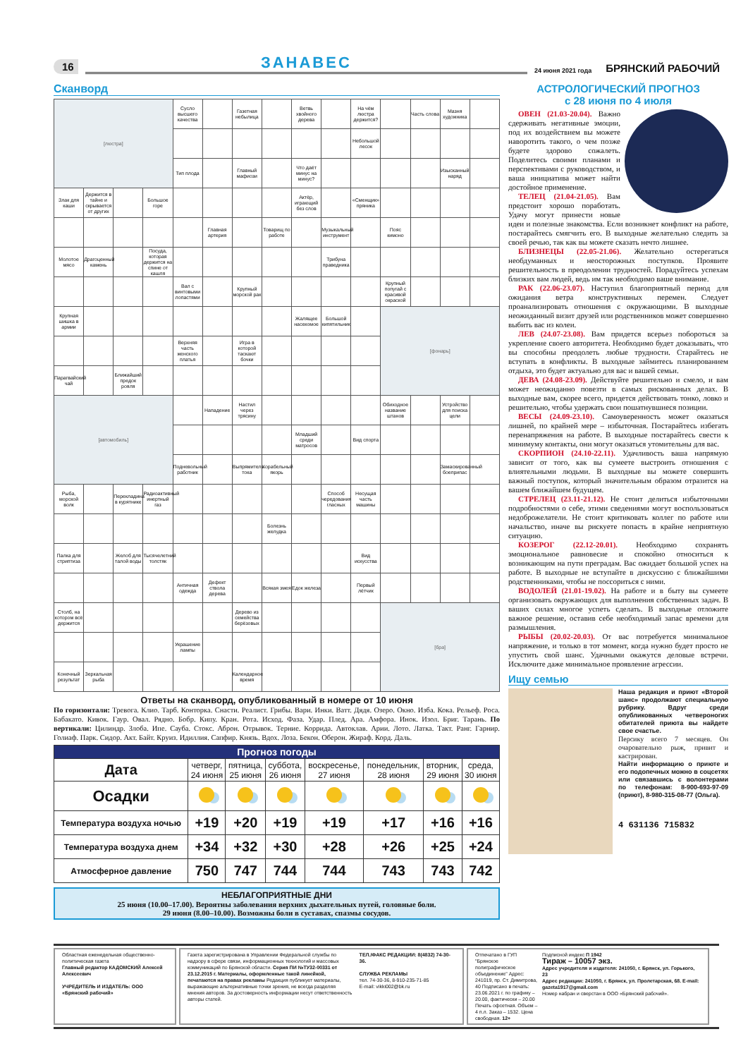16 ЗАНАВЕС 24 июня 2021 года БРЯНСКИЙ РАБОЧИЙ
Сканворд
| [люстра] | | | | Сусло высшего качества | | Газетная небылица | | Ветвь хвойного дерева | | На чём люстра держится? | | Часть слова | Мазня художника | |
| | | | | | | | | | | Небольшой лесок | | | | |
| | | | | Тип плода | | Главный мафиози | | Что даёт минус на минус? | | | | | Изысканный наряд | |
| Злак для каши | Держится в тайне и скрывается от других | | Большое горе | | | | | Актёр, играющий без слов | | «Сменщик» пряника | | | | |
| | | | | | Главная артерия | | Товарищ по работе | | Музыкальный инструмент | | Пояс кимоно | | | |
| Молотое мясо | Драгоценный камень | | Посуда, которая держится на спине от кашля | | | | | | Трибуна праведника | | | | | |
| | | | | Вал с винтовыми лопастями | | Крупный морской рак | | | | | Крупный попугай с красивой окраской | | | |
| Крупная шишка в армии | | | | | | | | Жалящее насекомое | Большой кипятильник | | [фонарь] | | | |
| | | | | Верхняя часть женского платья | | Игра в которой таскают бочки | | | | | | | | |
| Парагвайский чай | | Ближайший предок рояля | | | | | | | | | | | | |
| [автомобиль] | | | | | Нападение | Настил через трясину | | | | | Обиходное название штанов | | Устройство для поиска цели | |
| | | | | | | | | Младший среди матросов | | Вид спорта | | | | |
| | | | | Подневольный работник | | Выпрямитель тока | Корабельный якорь | | | | | | Замаскированный боеприпас | |
| Рыба, морской волк | | Перекладина в курятнике | Радиоактивный инертный газ | | | | | | Способ чередования гласных | Несущая часть машины | | | | |
| | | | | | | | Болезнь желудка | | | | | | | |
| Палка для стриптиза | | Желоб для талой воды | Тысячелетний толстяк | | | | | | | Вид искусства | | | | |
| | | | | Античная одежда | Дефект ствола дерева | | Всякая змея | Едок железа | | Первый лётчик | | | | |
| Столб, на котором всё держится | | | | | | Дерево из семейства берёзовых | | | | | [бра] | | | |
| | | | | Украшение лампы | | | | | | | | | | |
| Конечный результат | Зеркальная рыба | | | | | Календарное время | | | | | | | | |
Ответы на сканворд, опубликованный в номере от 10 июня
По горизонтали: Тревога. Клио. Тарб. Конторка. Снасти. Реалист. Грибы. Вари. Инки. Ватт. Дядя. Озеро. Окно. Изба. Кока. Рельеф. Роса. Бабакато. Кивок. Гаур. Овал. Рядно. Бобр. Кипу. Кран. Рота. Исход. Фаза. Удар. Плед. Ара. Амфора. Инок. Изол. Бриг. Тарань. По вертикали: Цилиндр. Злоба. Ипе. Сауба. Стокс. Аброн. Отрывок. Терние. Коррида. Автоклав. Арии. Лото. Латка. Такт. Ранг. Гарнир. Голиаф. Парк. Сидор. Акт. Байт. Круиз. Идиллия. Сапфир. Князь. Вдох. Лоза. Бекон. Оберон. Жираф. Корд. Даль.
| Прогноз погоды | | | | | | | |
| --- | --- | --- | --- | --- | --- | --- | --- |
| Дата | четверг, 24 июня | пятница, 25 июня | суббота, 26 июня | воскресенье, 27 июня | понедельник, 28 июня | вторник, 29 июня | среда, 30 июня |
| Осадки | | | | | | | |
| Температура воздуха ночью | +19 | +20 | +19 | +19 | +17 | +16 | +16 |
| Температура воздуха днем | +34 | +32 | +30 | +28 | +26 | +25 | +24 |
| Атмосферное давление | 750 | 747 | 744 | 744 | 743 | 743 | 742 |
НЕБЛАГОПРИЯТНЫЕ ДНИ
25 июня (10.00–17.00). Вероятны заболевания верхних дыхательных путей, головные боли.
29 июня (8.00–10.00). Возможны боли в суставах, спазмы сосудов.
АСТРОЛОГИЧЕСКИЙ ПРОГНОЗ
с 28 июня по 4 июля
ОВЕН (21.03-20.04). Важно сдерживать негативные эмоции, под их воздействием вы можете наворотить такого, о чем позже будете здорово сожалеть. Поделитесь своими планами и перспективами с руководством, и ваша инициатива может найти достойное применение.
ТЕЛЕЦ (21.04-21.05). Вам предстоит хорошо поработать. Удачу могут принести новые идеи и полезные знакомства. Если возникнет конфликт на работе, постарайтесь смягчить его. В выходные желательно следить за своей речью, так как вы можете сказать нечто лишнее.
БЛИЗНЕЦЫ (22.05-21.06). Желательно остерегаться необдуманных и неосторожных поступков. Проявите решительность в преодолении трудностей. Порадуйтесь успехам близких вам людей, ведь им так необходимо ваше внимание.
РАК (22.06-23.07). Наступил благоприятный период для ожидания ветра конструктивных перемен. Следует проанализировать отношения с окружающими. В выходные неожиданный визит друзей или родственников может совершенно выбить вас из колеи.
ЛЕВ (24.07-23.08). Вам придется всерьез побороться за укрепление своего авторитета. Необходимо будет доказывать, что вы способны преодолеть любые трудности. Старайтесь не вступать в конфликты. В выходные займитесь планированием отдыха, это будет актуально для вас и вашей семьи.
ДЕВА (24.08-23.09). Действуйте решительно и смело, и вам может неожиданно повезти в самых рискованных делах. В выходные вам, скорее всего, придется действовать тонко, ловко и решительно, чтобы удержать свои пошатнувшиеся позиции.
ВЕСЫ (24.09-23.10). Самоуверенность может оказаться лишней, по крайней мере – избыточная. Постарайтесь избегать перенапряжения на работе. В выходные постарайтесь свести к минимуму контакты, они могут оказаться утомительны для вас.
СКОРПИОН (24.10-22.11). Удачливость ваша напрямую зависит от того, как вы сумеете выстроить отношения с влиятельными людьми. В выходные вы можете совершить важный поступок, который значительным образом отразится на вашем ближайшем будущем.
СТРЕЛЕЦ (23.11-21.12). Не стоит делиться избыточными подробностями о себе, этими сведениями могут воспользоваться недоброжелатели. Не стоит критиковать коллег по работе или начальство, иначе вы рискуете попасть в крайне неприятную ситуацию.
КОЗЕРОГ (22.12-20.01). Необходимо сохранять эмоциональное равновесие и спокойно относиться к возникающим на пути преградам. Вас ожидает большой успех на работе. В выходные не вступайте в дискуссию с ближайшими родственниками, чтобы не поссориться с ними.
ВОДОЛЕЙ (21.01-19.02). На работе и в быту вы сумеете организовать окружающих для выполнения собственных задач. В ваших силах многое успеть сделать. В выходные отложите важное решение, оставив себе необходимый запас времени для размышления.
РЫБЫ (20.02-20.03). От вас потребуется минимальное напряжение, и только в тот момент, когда нужно будет просто не упустить свой шанс. Удачными окажутся деловые встречи. Исключите даже минимальное проявление агрессии.
Ищу семью
Наша редакция и приют «Второй шанс» продолжают специальную рубрику. Вдруг среди опубликованных четвероногих обитателей приюта вы найдете свое счастье.
Персику всего 7 месяцев. Он очаровательно рыж, привит и кастрирован.
Найти информацию о приюте и его подопечных можно в соцсетях или связавшись с волонтерами по телефонам: 8-900-693-97-09 (приют), 8-980-315-08-77 (Ольга).
4 631136 715832
Областная еженедельная общественно-политическая газета
Главный редактор КАДОМСКИЙ Алексей Алексеевич
УЧРЕДИТЕЛЬ И ИЗДАТЕЛЬ: ООО «Брянский рабочий»
Газета зарегистрирована в Управлении Федеральной службы по надзору в сфере связи, информационных технологий и массовых коммуникаций по Брянской области. Серия ПИ №ТУ32-00331 от 23.12.2015 г. Материалы, оформленные такой линейкой, печатаются на правах рекламы Редакция публикует материалы, выражающие альтернативные точки зрения, не всегда разделяя мнения авторов. За достоверность информации несут ответственность авторы статей. ТЕЛ./ФАКС РЕДАКЦИИ: 8(4832) 74-30-36.
СЛУЖБА РЕКЛАМЫ
тел. 74-30-36, 8-910-235-71-85
E-mail: vikki002@bk.ru
Отпечатано в ГУП "Брянское полиграфическое объединение" Адрес: 241019, пр. Ст. Димитрова, 40 Подписано в печать: 23.06.2021 г. по графику – 20.00, фактически – 20.00 Печать офсетная. Объем – 4 п.л. Заказ – 1532. Цена свободная. 12+ Подписной индекс П 1942
Тираж – 10057 экз.
Адрес учредителя и издателя: 241050, г. Брянск, ул. Горького, 23
Адрес редакции: 241050, г. Брянск, ул. Пролетарская, 68. E-mail: gazeta1917@gmail.com
Номер набран и сверстан в ООО «Брянский рабочий».